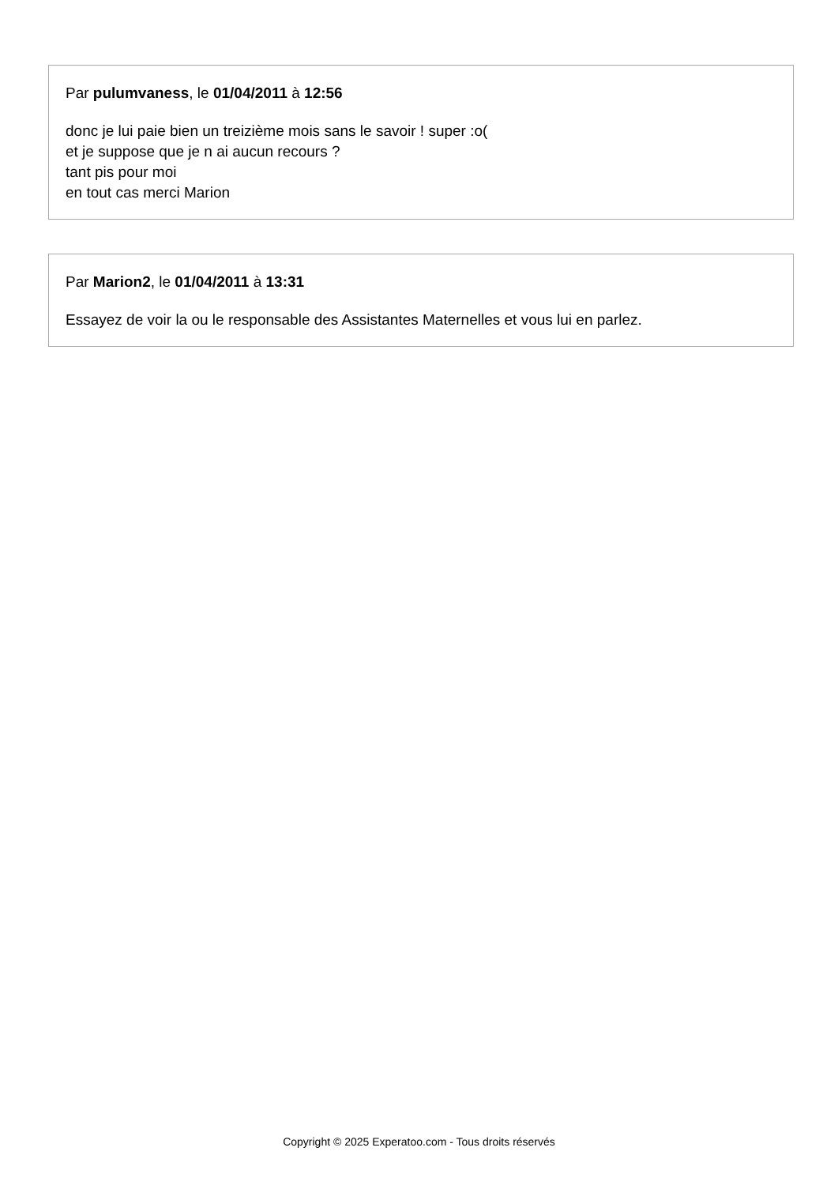Par pulumvaness, le 01/04/2011 à 12:56
donc je lui paie bien un treizième mois sans le savoir ! super :o(
et je suppose que je n ai aucun recours ?
tant pis pour moi
en tout cas merci Marion
Par Marion2, le 01/04/2011 à 13:31
Essayez de voir la ou le responsable des Assistantes Maternelles et vous lui en parlez.
Copyright © 2025 Experatoo.com - Tous droits réservés